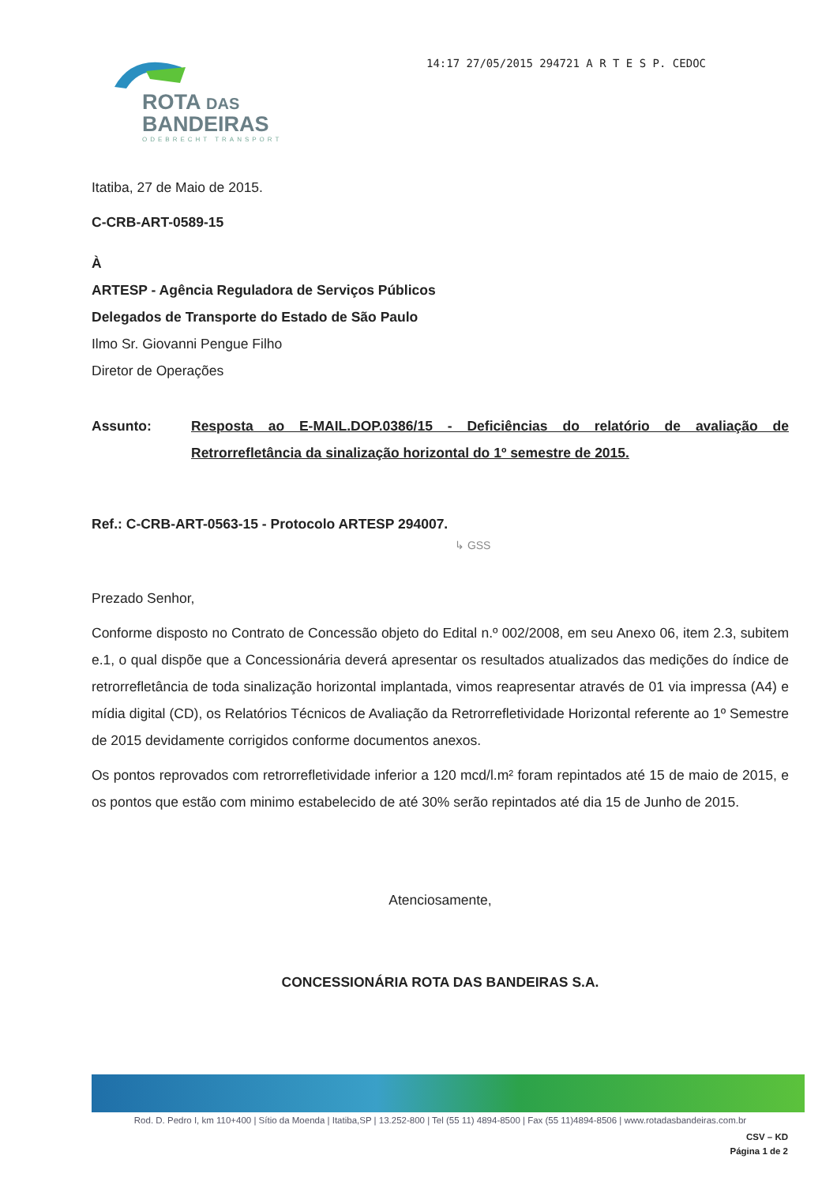ROTA DAS
BANDEIRAS
ODEBRECHT TRANSPORT
14:17 27/05/2015 294721 A R T E S P. CEDOC
Itatiba, 27 de Maio de 2015.
C-CRB-ART-0589-15
À
ARTESP - Agência Reguladora de Serviços Públicos
Delegados de Transporte do Estado de São Paulo
Ilmo Sr. Giovanni Pengue Filho
Diretor de Operações
Assunto: Resposta ao E-MAIL.DOP.0386/15 - Deficiências do relatório de avaliação de Retrorrefletância da sinalização horizontal do 1º semestre de 2015.
Ref.: C-CRB-ART-0563-15 - Protocolo ARTESP 294007.
↳ GSS
Prezado Senhor,
Conforme disposto no Contrato de Concessão objeto do Edital n.º 002/2008, em seu Anexo 06, item 2.3, subitem e.1, o qual dispõe que a Concessionária deverá apresentar os resultados atualizados das medições do índice de retrorrefletância de toda sinalização horizontal implantada, vimos reapresentar através de 01 via impressa (A4) e mídia digital (CD), os Relatórios Técnicos de Avaliação da Retrorrefletividade Horizontal referente ao 1º Semestre de 2015 devidamente corrigidos conforme documentos anexos.
Os pontos reprovados com retrorrefletividade inferior a 120 mcd/l.m² foram repintados até 15 de maio de 2015, e os pontos que estão com minimo estabelecido de até 30% serão repintados até dia 15 de Junho de 2015.
Atenciosamente,
CONCESSIONÁRIA ROTA DAS BANDEIRAS S.A.
Rod. D. Pedro I, km 110+400 | Sítio da Moenda | Itatiba,SP | 13.252-800 | Tel (55 11) 4894-8500 | Fax (55 11)4894-8506 | www.rotadasbandeiras.com.br
CSV – KD
Página 1 de 2